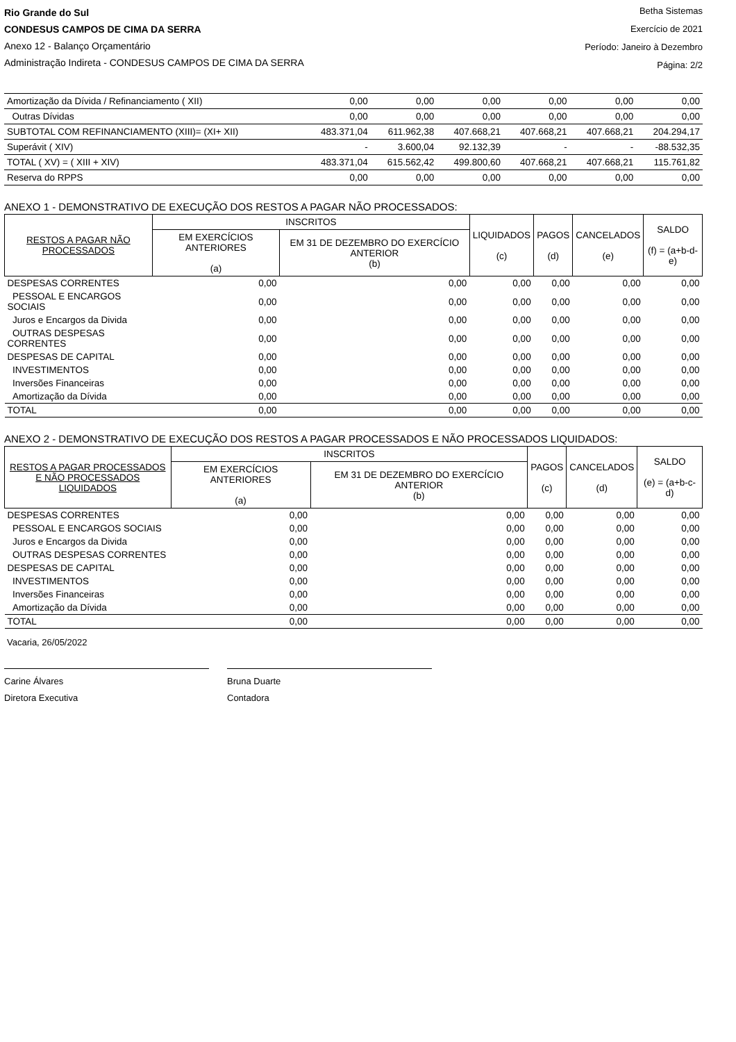Rio Grande do Sul
CONDESUS CAMPOS DE CIMA DA SERRA
Anexo 12 - Balanço Orçamentário
Administração Indireta - CONDESUS CAMPOS DE CIMA DA SERRA
Betha Sistemas
Exercício de 2021
Período: Janeiro à Dezembro
Página: 2/2
| Amortização da Dívida / Refinanciamento ( XII) | 0,00 | 0,00 | 0,00 | 0,00 | 0,00 | 0,00 |
| Outras Dívidas | 0,00 | 0,00 | 0,00 | 0,00 | 0,00 | 0,00 |
| SUBTOTAL COM REFINANCIAMENTO (XIII)= (XI+ XII) | 483.371,04 | 611.962,38 | 407.668,21 | 407.668,21 | 407.668,21 | 204.294,17 |
| Superávit ( XIV) | - | 3.600,04 | 92.132,39 | - | - | -88.532,35 |
| TOTAL ( XV) = ( XIII + XIV) | 483.371,04 | 615.562,42 | 499.800,60 | 407.668,21 | 407.668,21 | 115.761,82 |
| Reserva do RPPS | 0,00 | 0,00 | 0,00 | 0,00 | 0,00 | 0,00 |
ANEXO 1 - DEMONSTRATIVO DE EXECUÇÃO DOS RESTOS A PAGAR NÃO PROCESSADOS:
| RESTOS A PAGAR NÃO PROCESSADOS | INSCRITOS | | LIQUIDADOS (c) | PAGOS (d) | CANCELADOS (e) | SALDO (f) = (a+b-d-e) |
| --- | --- | --- | --- | --- | --- | --- |
| | EM EXERCÍCIOS ANTERIORES (a) | EM 31 DE DEZEMBRO DO EXERCÍCIO ANTERIOR (b) | | | | |
| DESPESAS CORRENTES | 0,00 | 0,00 | 0,00 | 0,00 | 0,00 | 0,00 |
| PESSOAL E ENCARGOS SOCIAIS | 0,00 | 0,00 | 0,00 | 0,00 | 0,00 | 0,00 |
| Juros e Encargos da Divida | 0,00 | 0,00 | 0,00 | 0,00 | 0,00 | 0,00 |
| OUTRAS DESPESAS CORRENTES | 0,00 | 0,00 | 0,00 | 0,00 | 0,00 | 0,00 |
| DESPESAS DE CAPITAL | 0,00 | 0,00 | 0,00 | 0,00 | 0,00 | 0,00 |
| INVESTIMENTOS | 0,00 | 0,00 | 0,00 | 0,00 | 0,00 | 0,00 |
| Inversões Financeiras | 0,00 | 0,00 | 0,00 | 0,00 | 0,00 | 0,00 |
| Amortização da Dívida | 0,00 | 0,00 | 0,00 | 0,00 | 0,00 | 0,00 |
| TOTAL | 0,00 | 0,00 | 0,00 | 0,00 | 0,00 | 0,00 |
ANEXO 2 - DEMONSTRATIVO DE EXECUÇÃO DOS RESTOS A PAGAR PROCESSADOS E NÃO PROCESSADOS LIQUIDADOS:
| RESTOS A PAGAR PROCESSADOS E NÃO PROCESSADOS LIQUIDADOS | INSCRITOS | | PAGOS (c) | CANCELADOS (d) | SALDO (e) = (a+b-c-d) |
| --- | --- | --- | --- | --- | --- |
| | EM EXERCÍCIOS ANTERIORES (a) | EM 31 DE DEZEMBRO DO EXERCÍCIO ANTERIOR (b) | | | |
| DESPESAS CORRENTES | 0,00 | 0,00 | 0,00 | 0,00 | 0,00 |
| PESSOAL E ENCARGOS SOCIAIS | 0,00 | 0,00 | 0,00 | 0,00 | 0,00 |
| Juros e Encargos da Divida | 0,00 | 0,00 | 0,00 | 0,00 | 0,00 |
| OUTRAS DESPESAS CORRENTES | 0,00 | 0,00 | 0,00 | 0,00 | 0,00 |
| DESPESAS DE CAPITAL | 0,00 | 0,00 | 0,00 | 0,00 | 0,00 |
| INVESTIMENTOS | 0,00 | 0,00 | 0,00 | 0,00 | 0,00 |
| Inversões Financeiras | 0,00 | 0,00 | 0,00 | 0,00 | 0,00 |
| Amortização da Dívida | 0,00 | 0,00 | 0,00 | 0,00 | 0,00 |
| TOTAL | 0,00 | 0,00 | 0,00 | 0,00 | 0,00 |
Vacaria, 26/05/2022
Carine Álvares
Diretora Executiva
Bruna Duarte
Contadora